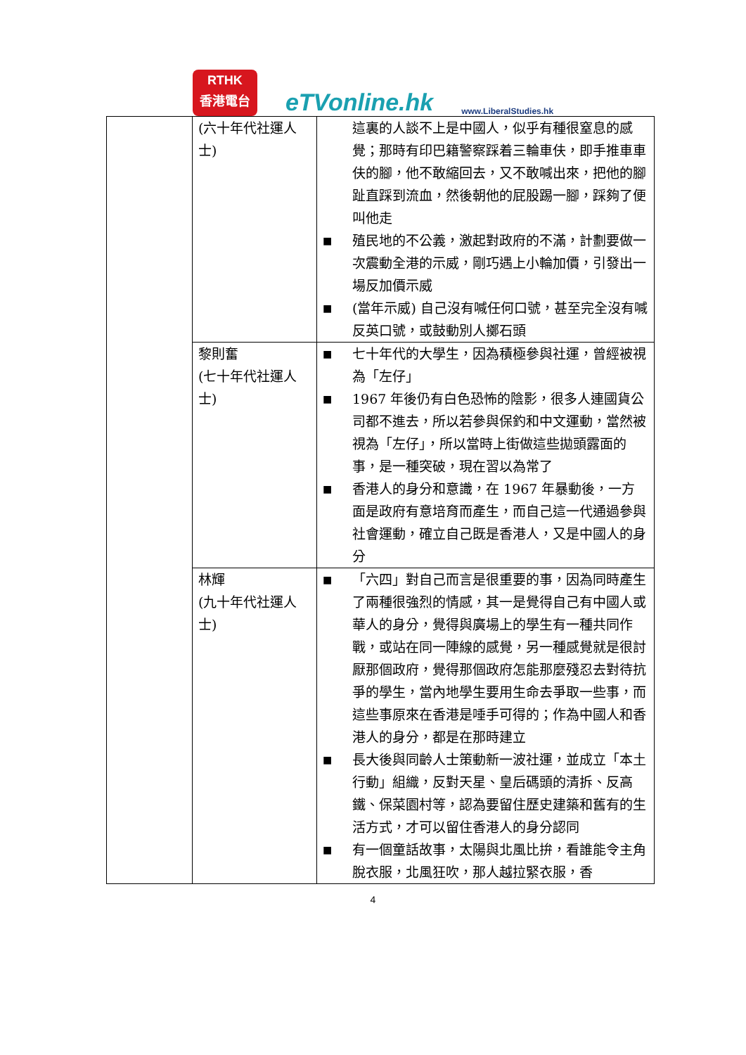RTHK
香港電台
eTVonline.hk
www.LiberalStudies.hk
| | (六十年代社運人士) | 這裏的人談不上是中國人，似乎有種很窒息的感覺；那時有印巴籍警察踩着三輪車伕，即手推車車伕的腳，他不敢縮回去，又不敢喊出來，把他的腳趾直踩到流血，然後朝他的屁股踢一腳，踩夠了便叫他走 ■ 殖民地的不公義，激起對政府的不滿，計劃要做一次震動全港的示威，剛巧遇上小輪加價，引發出一場反加價示威 ■ (當年示威) 自己沒有喊任何口號，甚至完全沒有喊反英口號，或鼓動別人擲石頭 |
| | 黎則奮 (七十年代社運人士) | ■ 七十年代的大學生，因為積極參與社運，曾經被視為「左仔」 ■ 1967 年後仍有白色恐怖的陰影，很多人連國貨公司都不進去，所以若參與保釣和中文運動，當然被視為「左仔」，所以當時上街做這些拋頭露面的事，是一種突破，現在習以為常了 ■ 香港人的身分和意識，在 1967 年暴動後，一方面是政府有意培育而產生，而自己這一代通過參與社會運動，確立自己既是香港人，又是中國人的身分 |
| | 林輝 (九十年代社運人士) | ■ 「六四」對自己而言是很重要的事，因為同時產生了兩種很強烈的情感，其一是覺得自己有中國人或華人的身分，覺得與廣場上的學生有一種共同作戰，或站在同一陣線的感覺，另一種感覺就是很討厭那個政府，覺得那個政府怎能那麼殘忍去對待抗爭的學生，當內地學生要用生命去爭取一些事，而這些事原來在香港是唾手可得的；作為中國人和香港人的身分，都是在那時建立 ■ 長大後與同齡人士策動新一波社運，並成立「本土行動」組織，反對天星、皇后碼頭的清拆、反高鐵、保菜園村等，認為要留住歷史建築和舊有的生活方式，才可以留住香港人的身分認同 ■ 有一個童話故事，太陽與北風比拚，看誰能令主角脫衣服，北風狂吹，那人越拉緊衣服，香 |
4